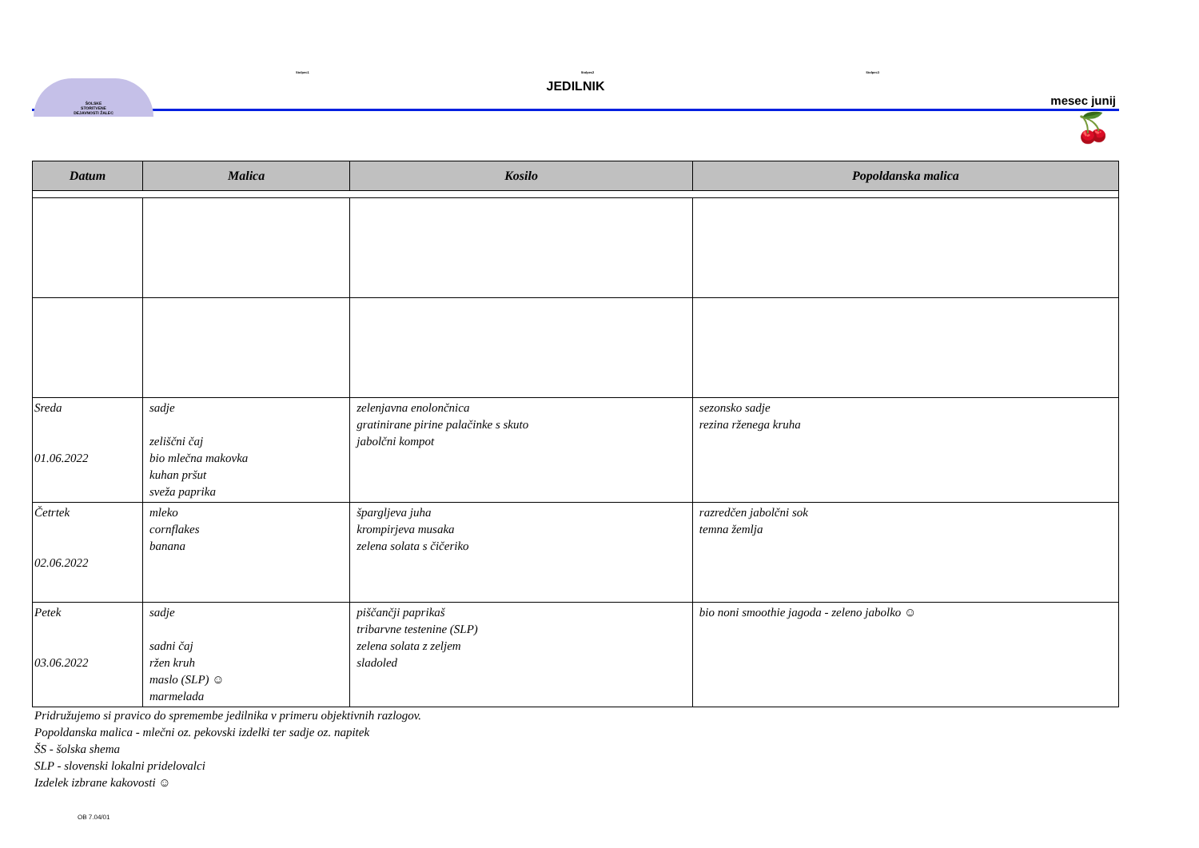ŠOLSKE
STORITVENE
DEJAVNOSTI ŽALEC
Stolpec1 Stolpec2 Stolpec3
JEDILNIK
mesec junij
🍒
| Datum | Malica | Kosilo | Popoldanska malica |
| --- | --- | --- | --- |
| Sreda 01.06.2022 | sadje zeliščni čaj bio mlečna makovka kuhan pršut sveža paprika | zelenjavna enolončnica gratinirane pirine palačinke s skuto jabolčni kompot | sezonsko sadje rezina rženega kruha |
| Četrtek 02.06.2022 | mleko cornflakes banana | špargljeva juha krompirjeva musaka zelena solata s čičeriko | razredčen jabolčni sok temna žemlja |
| Petek 03.06.2022 | sadje sadni čaj ržen kruh maslo (SLP) ☺ marmelada | piščančji paprikaš tribarvne testenine (SLP) zelena solata z zeljem sladoled | bio noni smoothie jagoda - zeleno jabolko ☺ |
Pridružujemo si pravico do spremembe jedilnika v primeru objektivnih razlogov.
Popoldanska malica - mlečni oz. pekovski izdelki ter sadje oz. napitek
ŠS - šolska shema
SLP - slovenski lokalni pridelovalci
Izdelek izbrane kakovosti ☺
OB 7.04/01